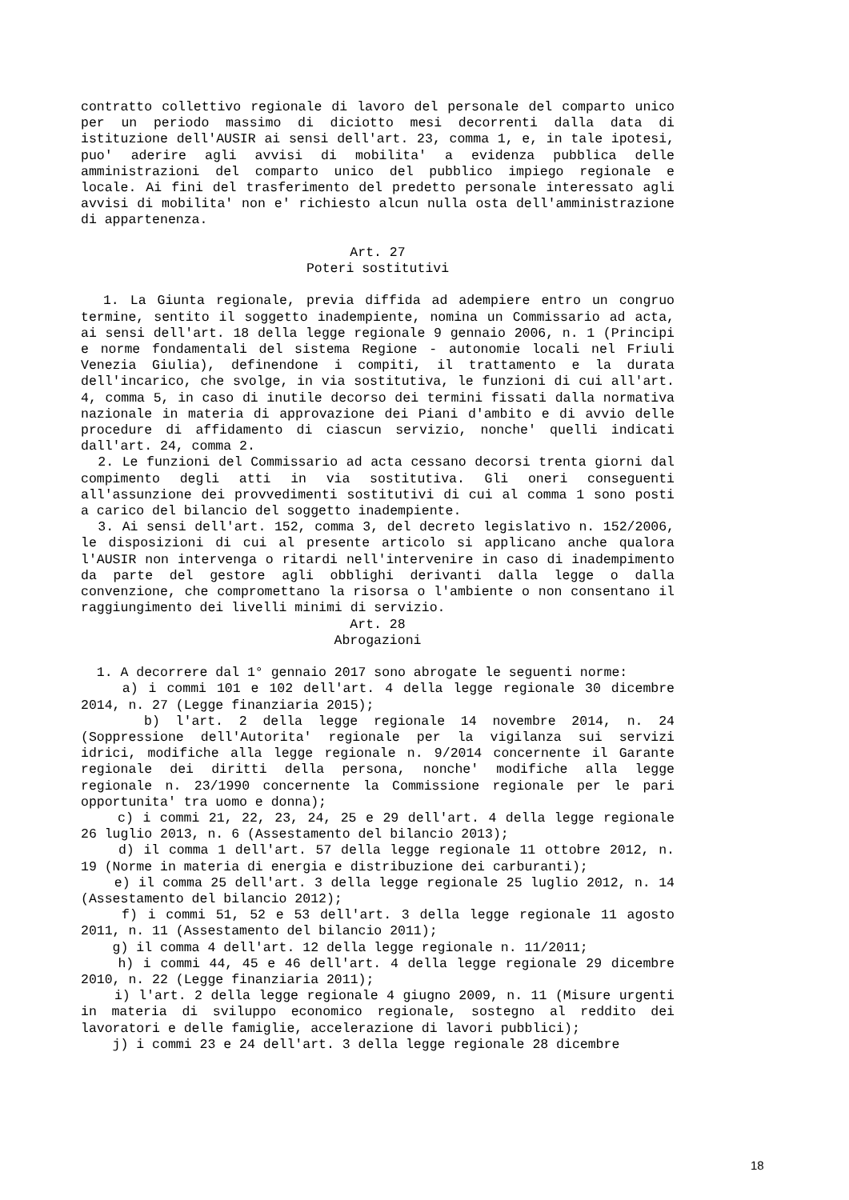contratto collettivo regionale di lavoro del personale del comparto unico per un periodo massimo di diciotto mesi decorrenti dalla data di istituzione dell'AUSIR ai sensi dell'art. 23, comma 1, e, in tale ipotesi, puo' aderire agli avvisi di mobilita' a evidenza pubblica delle amministrazioni del comparto unico del pubblico impiego regionale e locale. Ai fini del trasferimento del predetto personale interessato agli avvisi di mobilita' non e' richiesto alcun nulla osta dell'amministrazione di appartenenza.
Art. 27
Poteri sostitutivi
1. La Giunta regionale, previa diffida ad adempiere entro un congruo termine, sentito il soggetto inadempiente, nomina un Commissario ad acta, ai sensi dell'art. 18 della legge regionale 9 gennaio 2006, n. 1 (Principi e norme fondamentali del sistema Regione - autonomie locali nel Friuli Venezia Giulia), definendone i compiti, il trattamento e la durata dell'incarico, che svolge, in via sostitutiva, le funzioni di cui all'art. 4, comma 5, in caso di inutile decorso dei termini fissati dalla normativa nazionale in materia di approvazione dei Piani d'ambito e di avvio delle procedure di affidamento di ciascun servizio, nonche' quelli indicati dall'art. 24, comma 2.
2. Le funzioni del Commissario ad acta cessano decorsi trenta giorni dal compimento degli atti in via sostitutiva. Gli oneri conseguenti all'assunzione dei provvedimenti sostitutivi di cui al comma 1 sono posti a carico del bilancio del soggetto inadempiente.
3. Ai sensi dell'art. 152, comma 3, del decreto legislativo n. 152/2006, le disposizioni di cui al presente articolo si applicano anche qualora l'AUSIR non intervenga o ritardi nell'intervenire in caso di inadempimento da parte del gestore agli obblighi derivanti dalla legge o dalla convenzione, che compromettano la risorsa o l'ambiente o non consentano il raggiungimento dei livelli minimi di servizio.
Art. 28
Abrogazioni
1. A decorrere dal 1° gennaio 2017 sono abrogate le seguenti norme:
a) i commi 101 e 102 dell'art. 4 della legge regionale 30 dicembre 2014, n. 27 (Legge finanziaria 2015);
b) l'art. 2 della legge regionale 14 novembre 2014, n. 24 (Soppressione dell'Autorita' regionale per la vigilanza sui servizi idrici, modifiche alla legge regionale n. 9/2014 concernente il Garante regionale dei diritti della persona, nonche' modifiche alla legge regionale n. 23/1990 concernente la Commissione regionale per le pari opportunita' tra uomo e donna);
c) i commi 21, 22, 23, 24, 25 e 29 dell'art. 4 della legge regionale 26 luglio 2013, n. 6 (Assestamento del bilancio 2013);
d) il comma 1 dell'art. 57 della legge regionale 11 ottobre 2012, n. 19 (Norme in materia di energia e distribuzione dei carburanti);
e) il comma 25 dell'art. 3 della legge regionale 25 luglio 2012, n. 14 (Assestamento del bilancio 2012);
f) i commi 51, 52 e 53 dell'art. 3 della legge regionale 11 agosto 2011, n. 11 (Assestamento del bilancio 2011);
g) il comma 4 dell'art. 12 della legge regionale n. 11/2011;
h) i commi 44, 45 e 46 dell'art. 4 della legge regionale 29 dicembre 2010, n. 22 (Legge finanziaria 2011);
i) l'art. 2 della legge regionale 4 giugno 2009, n. 11 (Misure urgenti in materia di sviluppo economico regionale, sostegno al reddito dei lavoratori e delle famiglie, accelerazione di lavori pubblici);
j) i commi 23 e 24 dell'art. 3 della legge regionale 28 dicembre
18